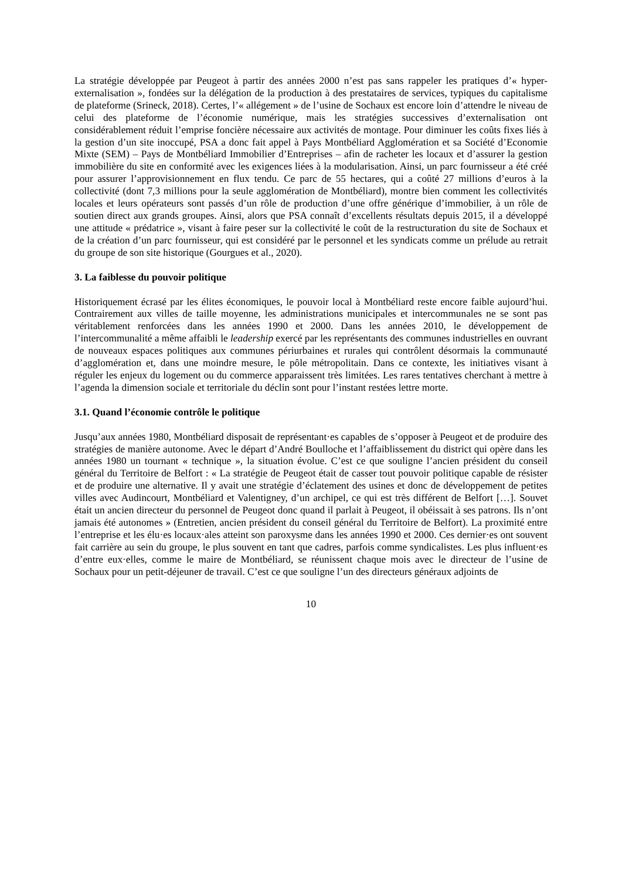La stratégie développée par Peugeot à partir des années 2000 n’est pas sans rappeler les pratiques d’« hyper-externalisation », fondées sur la délégation de la production à des prestataires de services, typiques du capitalisme de plateforme (Srineck, 2018). Certes, l’« allégement » de l’usine de Sochaux est encore loin d’attendre le niveau de celui des plateforme de l’économie numérique, mais les stratégies successives d’externalisation ont considérablement réduit l’emprise foncière nécessaire aux activités de montage. Pour diminuer les coûts fixes liés à la gestion d’un site inoccupé, PSA a donc fait appel à Pays Montbéliard Agglomération et sa Société d’Economie Mixte (SEM) – Pays de Montbéliard Immobilier d’Entreprises – afin de racheter les locaux et d’assurer la gestion immobilière du site en conformité avec les exigences liées à la modularisation. Ainsi, un parc fournisseur a été créé pour assurer l’approvisionnement en flux tendu. Ce parc de 55 hectares, qui a coûté 27 millions d’euros à la collectivité (dont 7,3 millions pour la seule agglomération de Montbéliard), montre bien comment les collectivités locales et leurs opérateurs sont passés d’un rôle de production d’une offre générique d’immobilier, à un rôle de soutien direct aux grands groupes. Ainsi, alors que PSA connaît d’excellents résultats depuis 2015, il a développé une attitude « prédatrice », visant à faire peser sur la collectivité le coût de la restructuration du site de Sochaux et de la création d’un parc fournisseur, qui est considéré par le personnel et les syndicats comme un prélude au retrait du groupe de son site historique (Gourgues et al., 2020).
3. La faiblesse du pouvoir politique
Historiquement écrasé par les élites économiques, le pouvoir local à Montbéliard reste encore faible aujourd’hui. Contrairement aux villes de taille moyenne, les administrations municipales et intercommunales ne se sont pas véritablement renforcées dans les années 1990 et 2000. Dans les années 2010, le développement de l’intercommunalité a même affaibli le leadership exercé par les représentants des communes industrielles en ouvrant de nouveaux espaces politiques aux communes périurbaines et rurales qui contrôlent désormais la communauté d’agglomération et, dans une moindre mesure, le pôle métropolitain. Dans ce contexte, les initiatives visant à réguler les enjeux du logement ou du commerce apparaissent très limitées. Les rares tentatives cherchant à mettre à l’agenda la dimension sociale et territoriale du déclin sont pour l’instant restées lettre morte.
3.1. Quand l’économie contrôle le politique
Jusqu’aux années 1980, Montbéliard disposait de représentant·es capables de s’opposer à Peugeot et de produire des stratégies de manière autonome. Avec le départ d’André Boulloche et l’affaiblissement du district qui opère dans les années 1980 un tournant « technique », la situation évolue. C’est ce que souligne l’ancien président du conseil général du Territoire de Belfort : « La stratégie de Peugeot était de casser tout pouvoir politique capable de résister et de produire une alternative. Il y avait une stratégie d’éclatement des usines et donc de développement de petites villes avec Audincourt, Montbéliard et Valentigney, d’un archipel, ce qui est très différent de Belfort […]. Souvet était un ancien directeur du personnel de Peugeot donc quand il parlait à Peugeot, il obéissait à ses patrons. Ils n’ont jamais été autonomes » (Entretien, ancien président du conseil général du Territoire de Belfort). La proximité entre l’entreprise et les élu·es locaux·ales atteint son paroxysme dans les années 1990 et 2000. Ces dernier·es ont souvent fait carrière au sein du groupe, le plus souvent en tant que cadres, parfois comme syndicalistes. Les plus influent·es d’entre eux·elles, comme le maire de Montbéliard, se réunissent chaque mois avec le directeur de l’usine de Sochaux pour un petit-déjeuner de travail. C’est ce que souligne l’un des directeurs généraux adjoints de
10